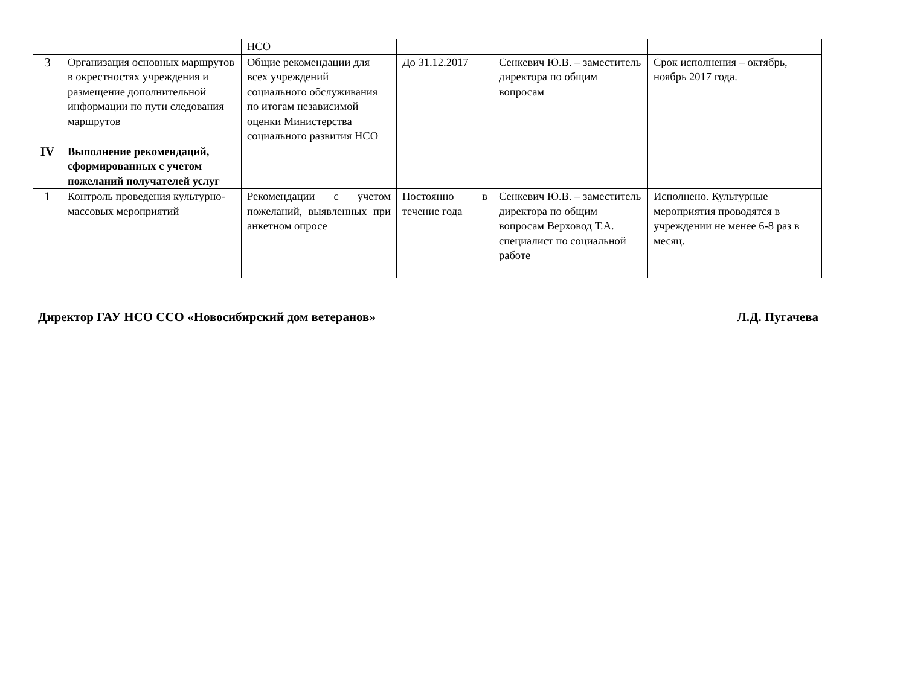| | | НСО | | | |
| 3 | Организация основных маршрутов в окрестностях учреждения и размещение дополнительной информации по пути следования маршрутов | Общие рекомендации для всех учреждений социального обслуживания по итогам независимой оценки Министерства социального развития НСО | До 31.12.2017 | Сенкевич Ю.В. – заместитель директора по общим вопросам | Срок исполнения – октябрь, ноябрь 2017 года. |
| IV | Выполнение рекомендаций, сформированных с учетом пожеланий получателей услуг | | | | |
| 1 | Контроль проведения культурно-массовых мероприятий | Рекомендации с учетом пожеланий, выявленных при анкетном опросе | Постоянно в течение года | Сенкевич Ю.В. – заместитель директора по общим вопросам Верховод Т.А. специалист по социальной работе | Исполнено. Культурные мероприятия проводятся в учреждении не менее 6-8 раз в месяц. |
Директор ГАУ НСО ССО «Новосибирский дом ветеранов» Л.Д. Пугачева